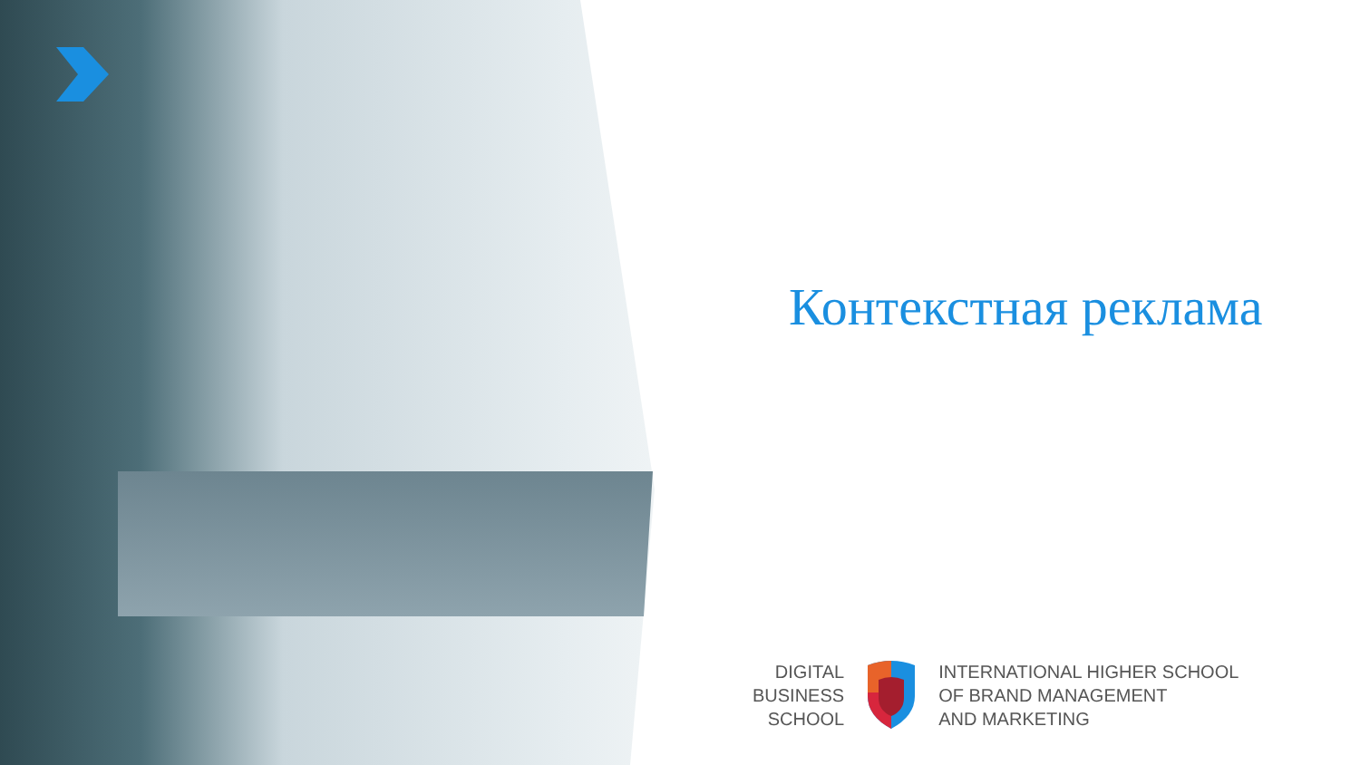Контекстная реклама
DIGITAL
BUSINESS
SCHOOL
INTERNATIONAL HIGHER SCHOOL
OF BRAND MANAGEMENT
AND MARKETING